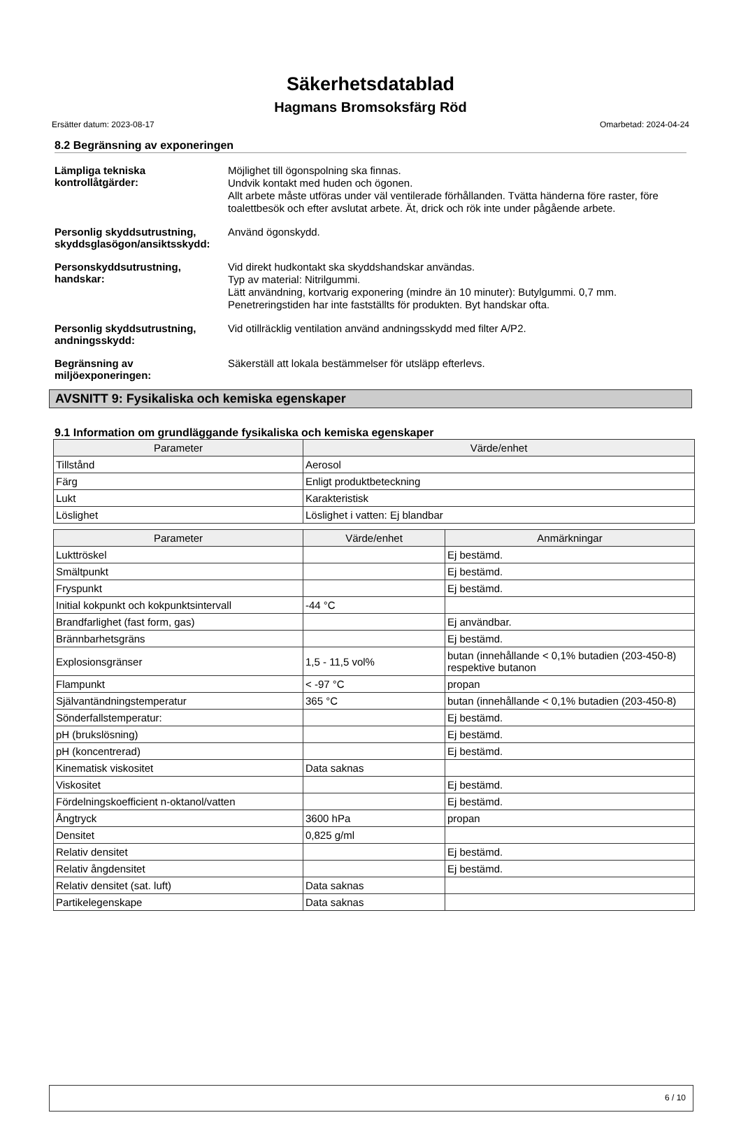Säkerhetsdatablad
Hagmans Bromsoksfärg Röd
Ersätter datum: 2023-08-17 Omarbetad: 2024-04-24
8.2 Begränsning av exponeringen
Lämpliga tekniska kontrollåtgärder:
Möjlighet till ögonspolning ska finnas.
Undvik kontakt med huden och ögonen.
Allt arbete måste utföras under väl ventilerade förhållanden. Tvätta händerna före raster, före toalettbesök och efter avslutat arbete. Ät, drick och rök inte under pågående arbete.
Personlig skyddsutrustning, skyddsglasögon/ansiktsskydd:
Använd ögonskydd.
Personskyddsutrustning, handskar:
Vid direkt hudkontakt ska skyddshandskar användas.
Typ av material: Nitrilgummi.
Lätt användning, kortvarig exponering (mindre än 10 minuter): Butylgummi. 0,7 mm.
Penetreringstiden har inte fastställts för produkten. Byt handskar ofta.
Personlig skyddsutrustning, andningsskydd:
Vid otillräcklig ventilation använd andningsskydd med filter A/P2.
Begränsning av miljöexponeringen:
Säkerställ att lokala bestämmelser för utsläpp efterlevs.
AVSNITT 9: Fysikaliska och kemiska egenskaper
9.1 Information om grundläggande fysikaliska och kemiska egenskaper
| Parameter | Värde/enhet |
| --- | --- |
| Tillstånd | Aerosol |
| Färg | Enligt produktbeteckning |
| Lukt | Karakteristisk |
| Löslighet | Löslighet i vatten: Ej blandbar |
| Parameter | Värde/enhet | Anmärkningar |
| --- | --- | --- |
| Lukttröskel | | Ej bestämd. |
| Smältpunkt | | Ej bestämd. |
| Fryspunkt | | Ej bestämd. |
| Initial kokpunkt och kokpunktsintervall | -44 °C | |
| Brandfarlighet (fast form, gas) | | Ej användbar. |
| Brännbarhetsgräns | | Ej bestämd. |
| Explosionsgränser | 1,5 - 11,5 vol% | butan (innehållande < 0,1% butadien (203-450-8) respektive butanon |
| Flampunkt | < -97 °C | propan |
| Självantändningstemperatur | 365 °C | butan (innehållande < 0,1% butadien (203-450-8) |
| Sönderfallstemperatur: | | Ej bestämd. |
| pH (brukslösning) | | Ej bestämd. |
| pH (koncentrerad) | | Ej bestämd. |
| Kinematisk viskositet | Data saknas | |
| Viskositet | | Ej bestämd. |
| Fördelningskoefficient n-oktanol/vatten | | Ej bestämd. |
| Ångtryck | 3600 hPa | propan |
| Densitet | 0,825 g/ml | |
| Relativ densitet | | Ej bestämd. |
| Relativ ångdensitet | | Ej bestämd. |
| Relativ densitet (sat. luft) | Data saknas | |
| Partikelegenskape | Data saknas | |
6 / 10